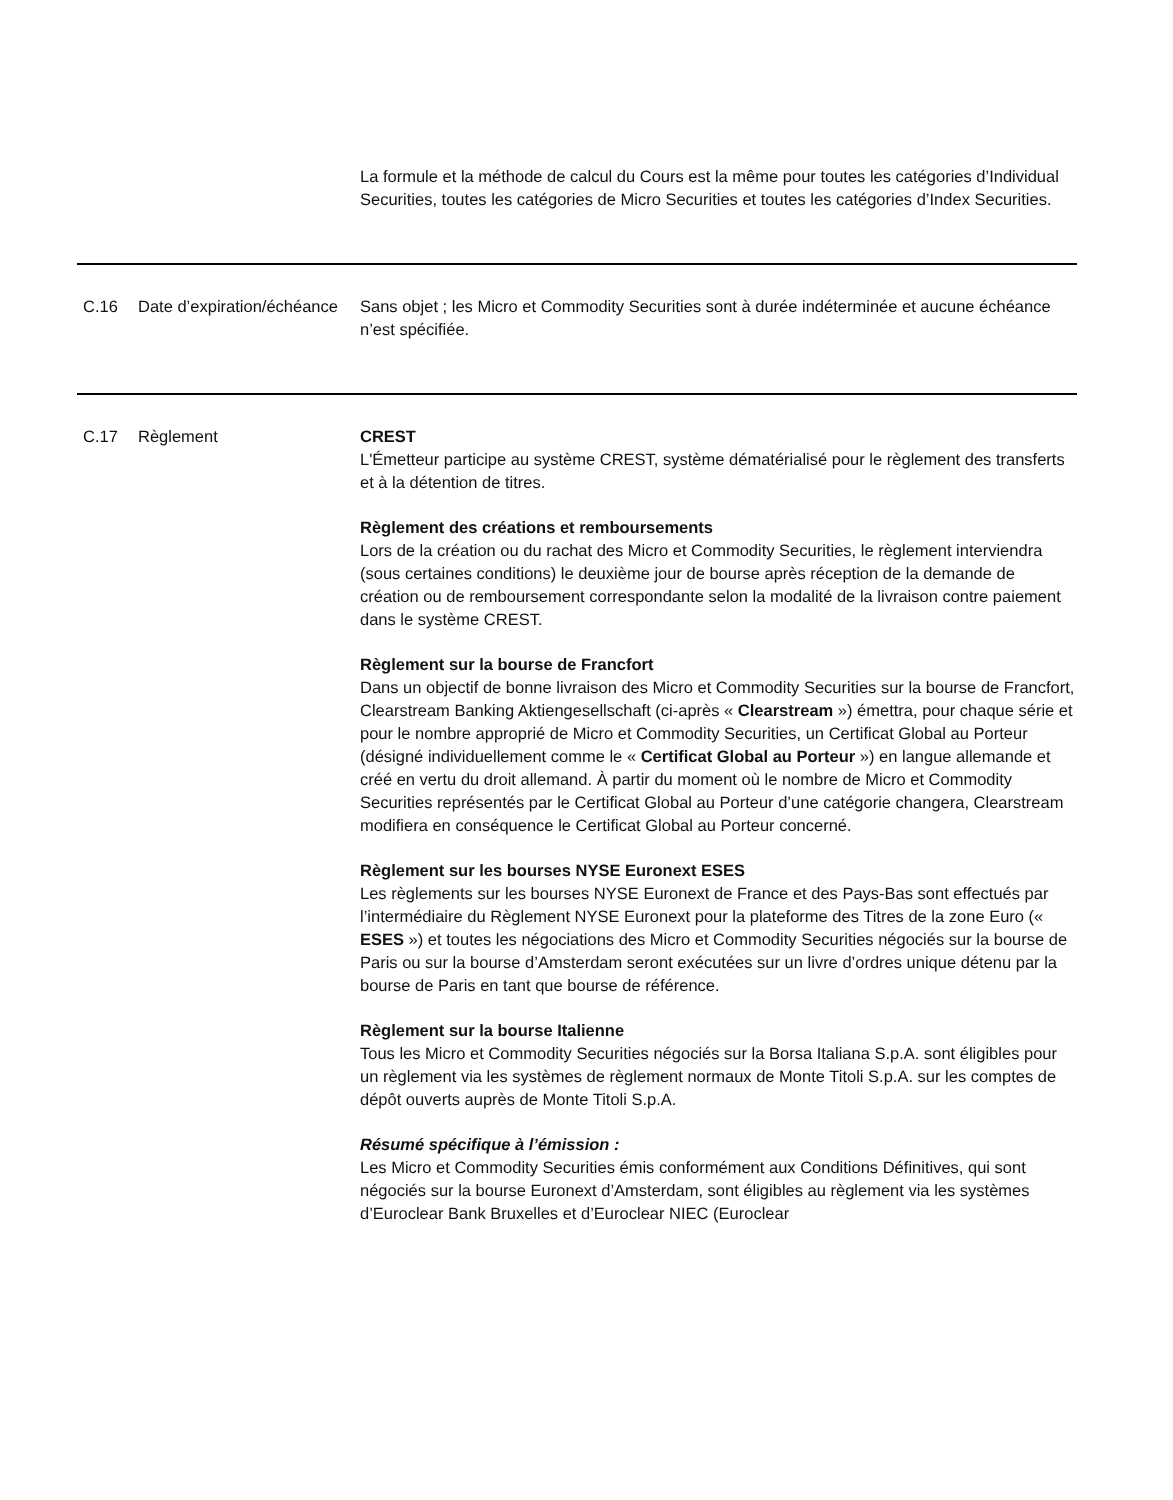| | | La formule et la méthode de calcul du Cours est la même pour toutes les catégories d’Individual Securities, toutes les catégories de Micro Securities et toutes les catégories d’Index Securities. |
| C.16 | Date d’expiration/échéance | Sans objet ; les Micro et Commodity Securities sont à durée indéterminée et aucune échéance n’est spécifiée. |
| C.17 | Règlement | CREST L'Émetteur participe au système CREST, système dématérialisé pour le règlement des transferts et à la détention de titres. Règlement des créations et remboursements Lors de la création ou du rachat des Micro et Commodity Securities, le règlement interviendra (sous certaines conditions) le deuxième jour de bourse après réception de la demande de création ou de remboursement correspondante selon la modalité de la livraison contre paiement dans le système CREST. Règlement sur la bourse de Francfort Dans un objectif de bonne livraison des Micro et Commodity Securities sur la bourse de Francfort, Clearstream Banking Aktiengesellschaft (ci-après « Clearstream ») émettra, pour chaque série et pour le nombre approprié de Micro et Commodity Securities, un Certificat Global au Porteur (désigné individuellement comme le « Certificat Global au Porteur ») en langue allemande et créé en vertu du droit allemand. À partir du moment où le nombre de Micro et Commodity Securities représentés par le Certificat Global au Porteur d’une catégorie changera, Clearstream modifiera en conséquence le Certificat Global au Porteur concerné. Règlement sur les bourses NYSE Euronext ESES Les règlements sur les bourses NYSE Euronext de France et des Pays-Bas sont effectués par l’intermédiaire du Règlement NYSE Euronext pour la plateforme des Titres de la zone Euro (« ESES ») et toutes les négociations des Micro et Commodity Securities négociés sur la bourse de Paris ou sur la bourse d’Amsterdam seront exécutées sur un livre d’ordres unique détenu par la bourse de Paris en tant que bourse de référence. Règlement sur la bourse Italienne Tous les Micro et Commodity Securities négociés sur la Borsa Italiana S.p.A. sont éligibles pour un règlement via les systèmes de règlement normaux de Monte Titoli S.p.A. sur les comptes de dépôt ouverts auprès de Monte Titoli S.p.A. Résumé spécifique à l’émission : Les Micro et Commodity Securities émis conformément aux Conditions Définitives, qui sont négociés sur la bourse Euronext d’Amsterdam, sont éligibles au règlement via les systèmes d’Euroclear Bank Bruxelles et d’Euroclear NIEC (Euroclear |